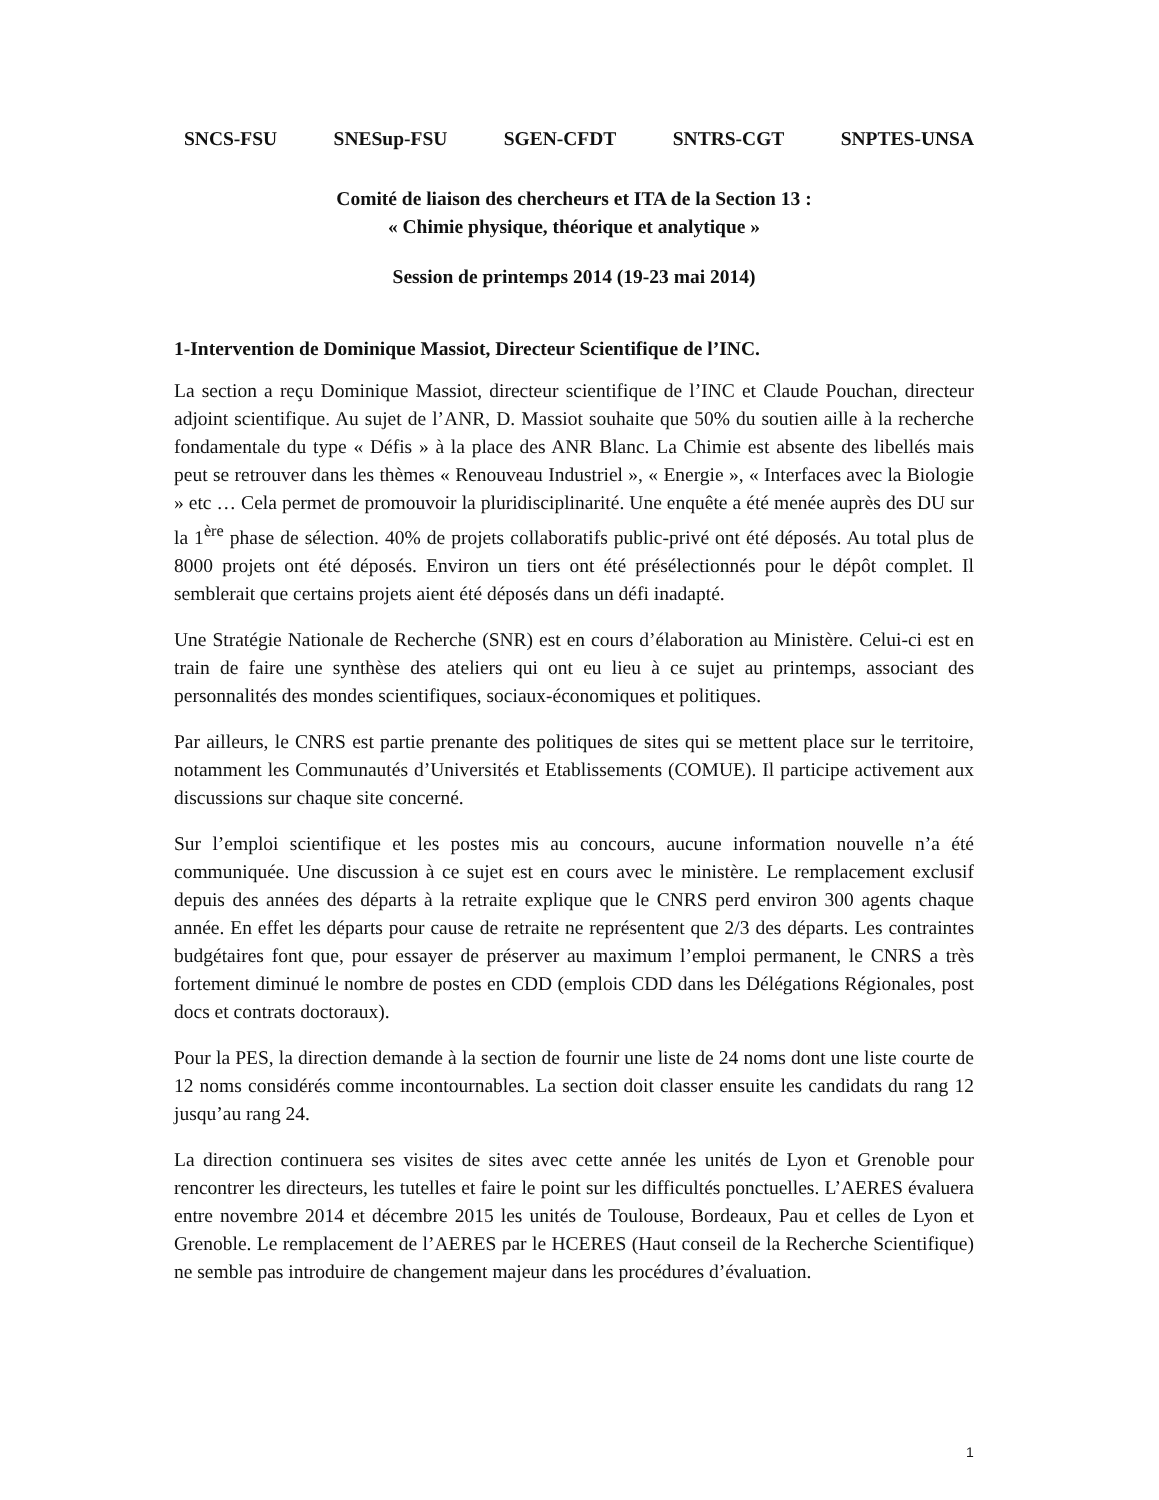SNCS-FSU SNESup-FSU SGEN-CFDT SNTRS-CGT SNPTES-UNSA
Comité de liaison des chercheurs et ITA de la Section 13 :
« Chimie physique, théorique et analytique »
Session de printemps 2014 (19-23 mai 2014)
1-Intervention de Dominique Massiot, Directeur Scientifique de l’INC.
La section a reçu Dominique Massiot, directeur scientifique de l’INC et Claude Pouchan, directeur adjoint scientifique. Au sujet de l’ANR, D. Massiot souhaite que 50% du soutien aille à la recherche fondamentale du type « Défis » à la place des ANR Blanc. La Chimie est absente des libellés mais peut se retrouver dans les thèmes « Renouveau Industriel », « Energie », « Interfaces avec la Biologie » etc … Cela permet de promouvoir la pluridisciplinarité. Une enquête a été menée auprès des DU sur la 1<sup>ère</sup> phase de sélection. 40% de projets collaboratifs public-privé ont été déposés. Au total plus de 8000 projets ont été déposés. Environ un tiers ont été présélectionnés pour le dépôt complet. Il semblerait que certains projets aient été déposés dans un défi inadapté.
Une Stratégie Nationale de Recherche (SNR) est en cours d’élaboration au Ministère. Celui-ci est en train de faire une synthèse des ateliers qui ont eu lieu à ce sujet au printemps, associant des personnalités des mondes scientifiques, sociaux-économiques et politiques.
Par ailleurs, le CNRS est partie prenante des politiques de sites qui se mettent place sur le territoire, notamment les Communautés d’Universités et Etablissements (COMUE). Il participe activement aux discussions sur chaque site concerné.
Sur l’emploi scientifique et les postes mis au concours, aucune information nouvelle n’a été communiquée. Une discussion à ce sujet est en cours avec le ministère. Le remplacement exclusif depuis des années des départs à la retraite explique que le CNRS perd environ 300 agents chaque année. En effet les départs pour cause de retraite ne représentent que 2/3 des départs. Les contraintes budgétaires font que, pour essayer de préserver au maximum l’emploi permanent, le CNRS a très fortement diminué le nombre de postes en CDD (emplois CDD dans les Délégations Régionales, post docs et contrats doctoraux).
Pour la PES, la direction demande à la section de fournir une liste de 24 noms dont une liste courte de 12 noms considérés comme incontournables. La section doit classer ensuite les candidats du rang 12 jusqu’au rang 24.
La direction continuera ses visites de sites avec cette année les unités de Lyon et Grenoble pour rencontrer les directeurs, les tutelles et faire le point sur les difficultés ponctuelles. L’AERES évaluera entre novembre 2014 et décembre 2015 les unités de Toulouse, Bordeaux, Pau et celles de Lyon et Grenoble. Le remplacement de l’AERES par le HCERES (Haut conseil de la Recherche Scientifique) ne semble pas introduire de changement majeur dans les procédures d’évaluation.
1